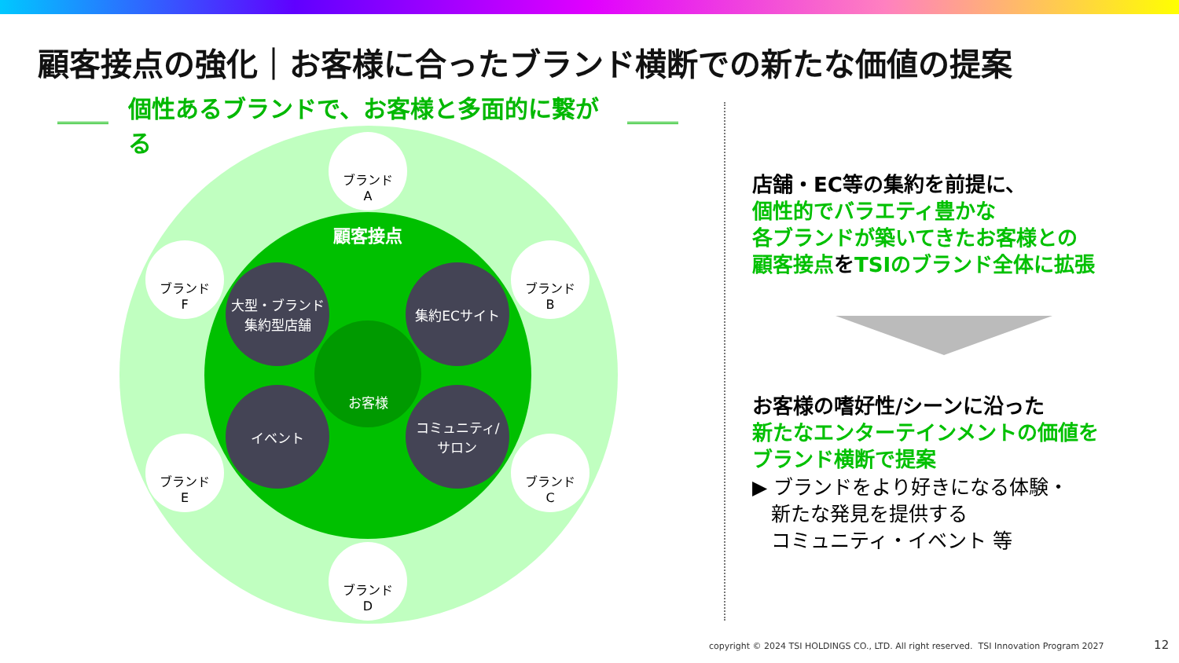顧客接点の強化｜お客様に合ったブランド横断での新たな価値の提案
個性あるブランドで、お客様と多面的に繋がる
顧客接点
ブランド
A
ブランド
B
ブランド
C
ブランド
D
ブランド
E
ブランド
F
大型・ブランド
集約型店舗
集約ECサイト
イベント
コミュニティ/
サロン
お客様
店舗・EC等の集約を前提に、
個性的でバラエティ豊かな
各ブランドが築いてきたお客様との
顧客接点をTSIのブランド全体に拡張
お客様の嗜好性/シーンに沿った
新たなエンターテインメントの価値を
ブランド横断で提案
▶ ブランドをより好きになる体験・
新たな発見を提供する
コミュニティ・イベント 等
copyright © 2024 TSI HOLDINGS CO., LTD. All right reserved. TSI Innovation Program 2027 12